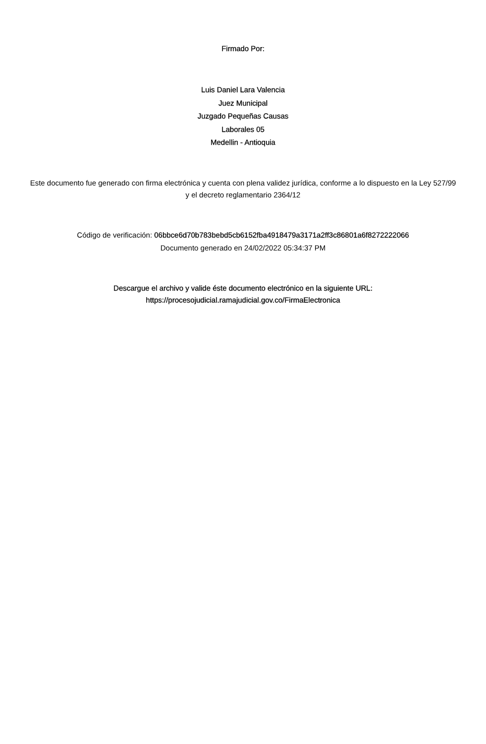Firmado Por:
Luis Daniel Lara Valencia
Juez Municipal
Juzgado Pequeñas Causas
Laborales 05
Medellin - Antioquia
Este documento fue generado con firma electrónica y cuenta con plena validez jurídica, conforme a lo dispuesto en la Ley 527/99 y el decreto reglamentario 2364/12
Código de verificación: 06bbce6d70b783bebd5cb6152fba4918479a3171a2ff3c86801a6f8272222066
Documento generado en 24/02/2022 05:34:37 PM
Descargue el archivo y valide éste documento electrónico en la siguiente URL:
https://procesojudicial.ramajudicial.gov.co/FirmaElectronica